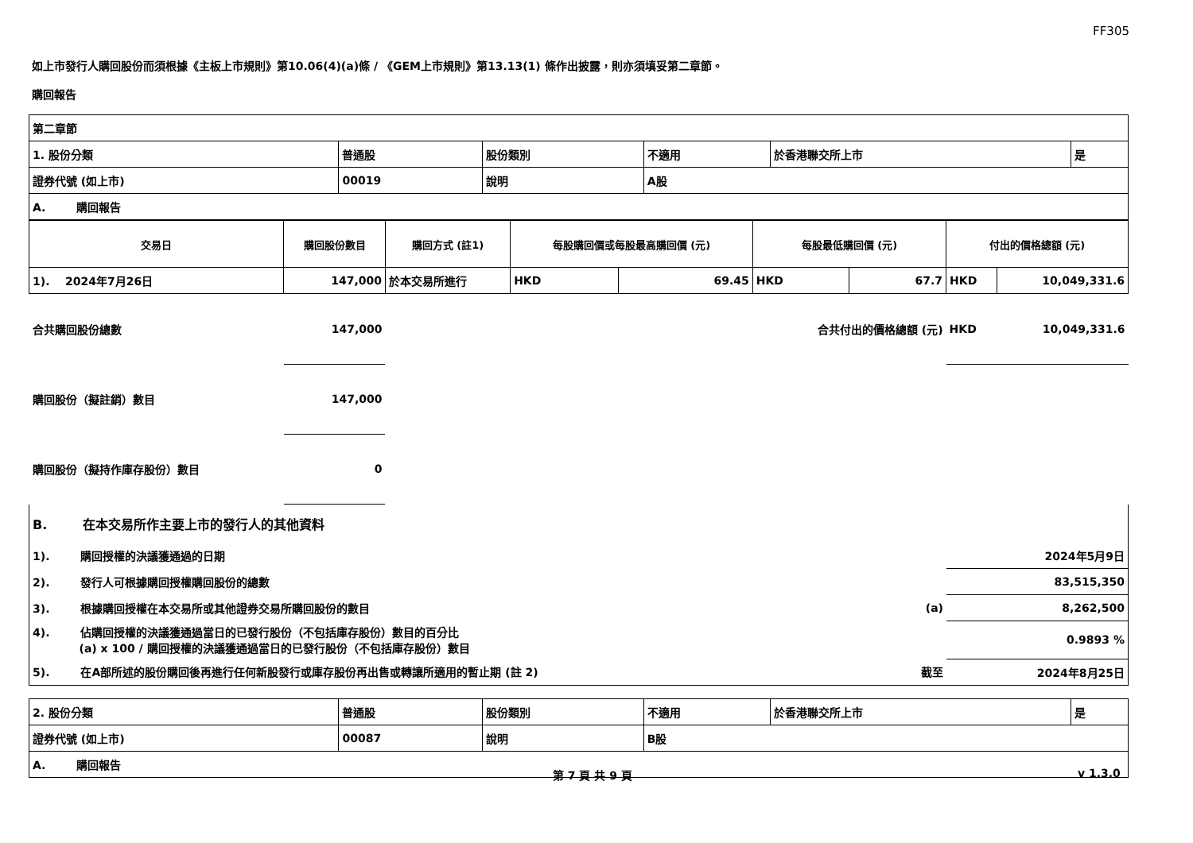FF305
如上市發行人購回股份而須根據《主板上市規則》第10.06(4)(a)條 / 《GEM上市規則》第13.13(1) 條作出披露，則亦須填妥第二章節。
購回報告
| 第二章節 | | | | | |
| 1. 股份分類 | 普通股 | 股份類別 | 不適用 | 於香港聯交所上市 | 是 |
| 證券代號 (如上市) | 00019 | 說明 | A股 | | |
| A. 購回報告 | | | | | |
| 交易日 | 購回股份數目 | 購回方式 (註1) | 每股購回價或每股最高購回價 (元) | | 每股最低購回價 (元) | | 付出的價格總額 (元) | |
| --- | --- | --- | --- | --- | --- | --- | --- | --- |
| 1). 2024年7月26日 | 147,000 | 於本交易所進行 | HKD | 69.45 | HKD | 67.7 | HKD | 10,049,331.6 |
| 合共購回股份總數 | 147,000 | | | | 合共付出的價格總額 (元) | | HKD | 10,049,331.6 |
| 購回股份（擬註銷）數目 | 147,000 | | | | | | | |
| 購回股份（擬持作庫存股份）數目 | 0 | | | | | | | |
| B. 在本交易所作主要上市的發行人的其他資料 | | |
| 1). 購回授權的決議獲通過的日期 | | 2024年5月9日 |
| 2). 發行人可根據購回授權購回股份的總數 | | 83,515,350 |
| 3). 根據購回授權在本交易所或其他證券交易所購回股份的數目 | (a) | 8,262,500 |
| 4). 佔購回授權的決議獲通過當日的已發行股份（不包括庫存股份）數目的百分比 (a) x 100 / 購回授權的決議獲通過當日的已發行股份（不包括庫存股份）數目 | | 0.9893 % |
| 5). 在A部所述的股份購回後再進行任何新股發行或庫存股份再出售或轉讓所適用的暫止期 (註 2) | 截至 | 2024年8月25日 |
| 2. 股份分類 | 普通股 | 股份類別 | 不適用 | 於香港聯交所上市 | 是 |
| 證券代號 (如上市) | 00087 | 說明 | B股 | | |
| A. 購回報告 | | | | | |
第 7 頁 共 9 頁 v 1.3.0